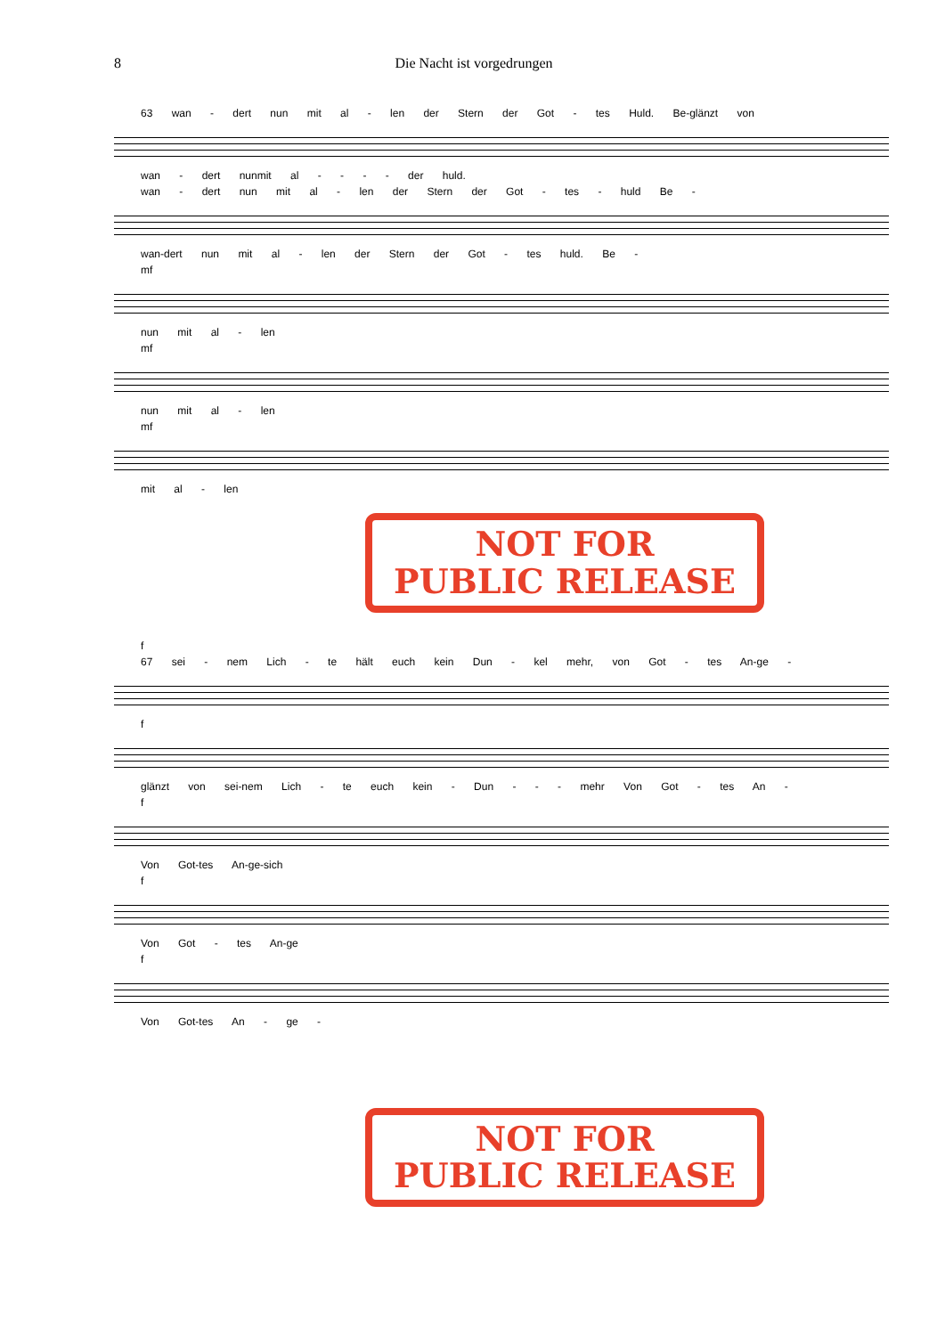8 Die Nacht ist vorgedrungen
63 wan - dert nun mit al - len der Stern der Got - tes Huld. Be-glänzt von
wan - dert nunmit al - - - - der huld.
wan - dert nun mit al - len der Stern der Got - tes - huld Be -
wan-dert nun mit al - len der Stern der Got - tes huld. Be -
mf
nun mit al - len
mf
nun mit al - len
mf
mit al - len
NOT FOR
PUBLIC RELEASE
f
67 sei - nem Lich - te hält euch kein Dun - kel mehr, von Got - tes An-ge -
f
glänzt von sei-nem Lich - te euch kein - Dun - - - mehr Von Got - tes An -
f
Von Got-tes An-ge-sich
f
Von Got - tes An-ge
f
Von Got-tes An - ge -
NOT FOR
PUBLIC RELEASE